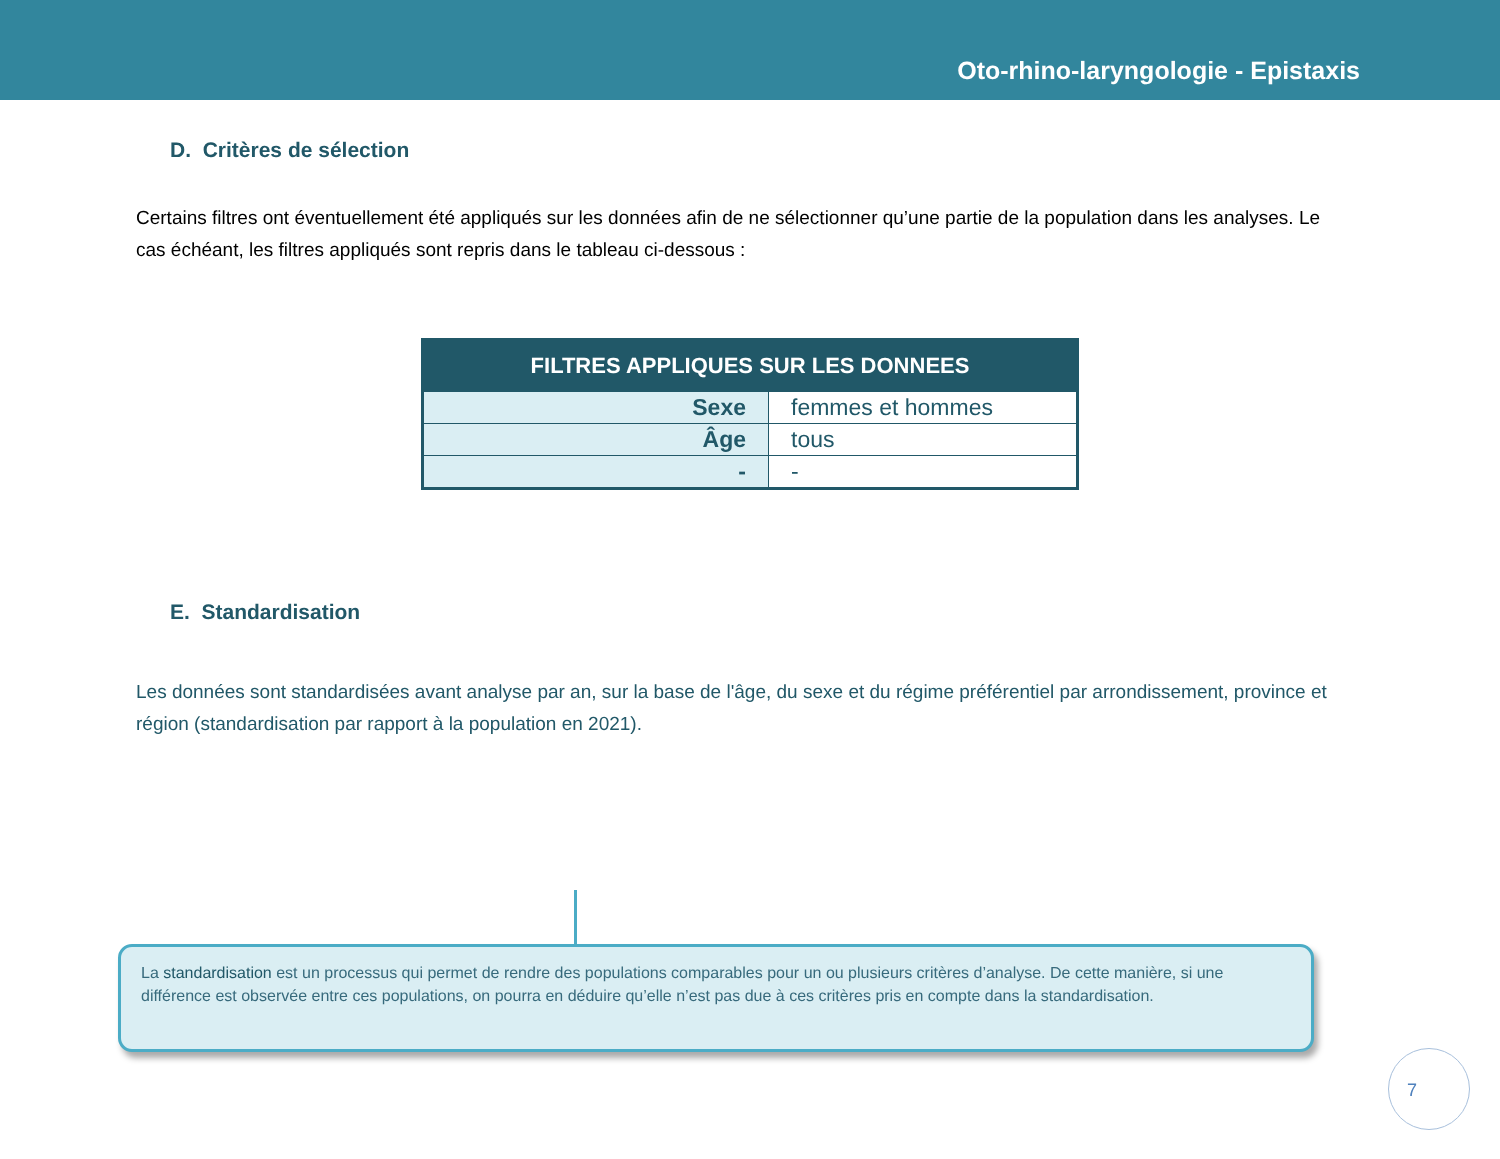Oto-rhino-laryngologie - Epistaxis
D. Critères de sélection
Certains filtres ont éventuellement été appliqués sur les données afin de ne sélectionner qu’une partie de la population dans les analyses. Le cas échéant, les filtres appliqués sont repris dans le tableau ci-dessous :
| FILTRES APPLIQUES SUR LES DONNEES | |
| --- | --- |
| Sexe | femmes et hommes |
| Âge | tous |
| - | - |
E. Standardisation
Les données sont standardisées avant analyse par an, sur la base de l'âge, du sexe et du régime préférentiel par arrondissement, province et région (standardisation par rapport à la population en 2021).
La standardisation est un processus qui permet de rendre des populations comparables pour un ou plusieurs critères d’analyse. De cette manière, si une différence est observée entre ces populations, on pourra en déduire qu’elle n’est pas due à ces critères pris en compte dans la standardisation.
7